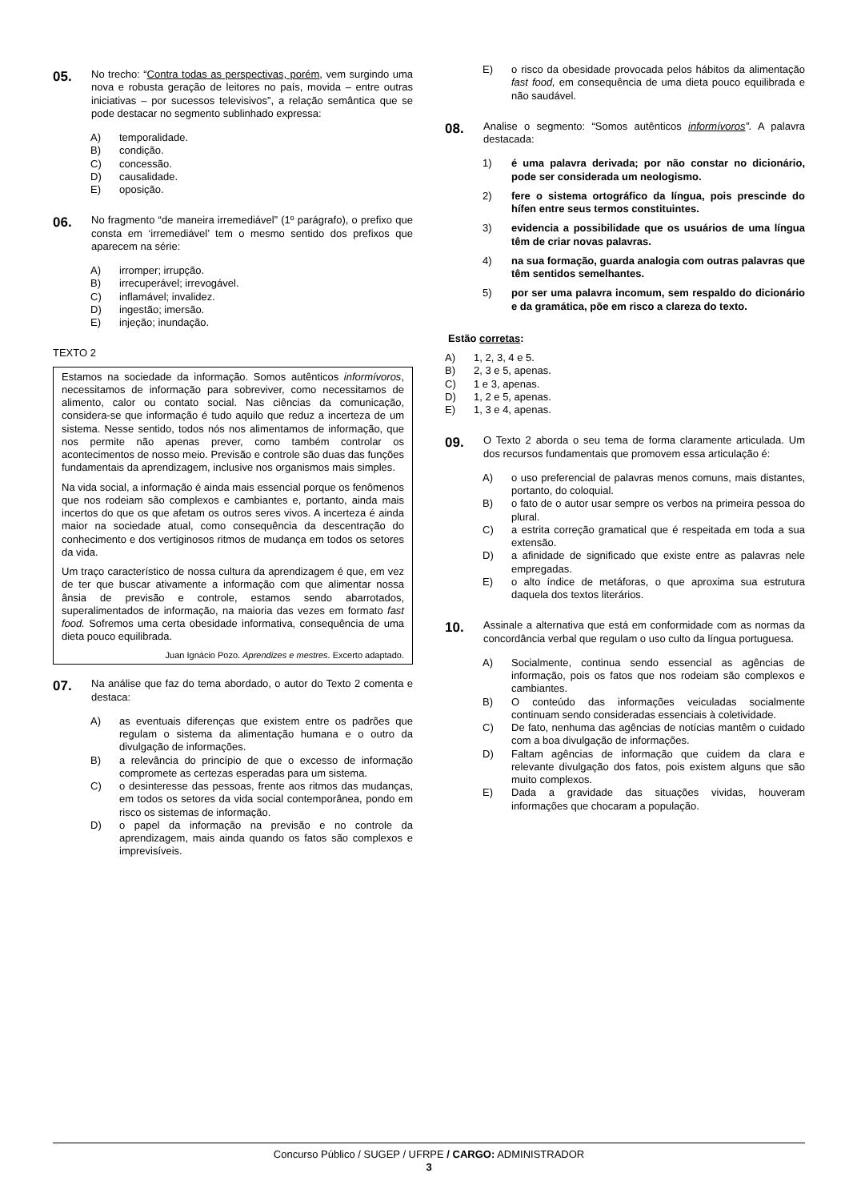05.
No trecho: “Contra todas as perspectivas, porém, vem surgindo uma nova e robusta geração de leitores no país, movida – entre outras iniciativas – por sucessos televisivos”, a relação semântica que se pode destacar no segmento sublinhado expressa:
A) temporalidade.
B) condição.
C) concessão.
D) causalidade.
E) oposição.
06.
No fragmento “de maneira irremediável” (1º parágrafo), o prefixo que consta em ‘irremediável’ tem o mesmo sentido dos prefixos que aparecem na série:
A) irromper; irrupção.
B) irrecuperável; irrevogável.
C) inflamável; invalidez.
D) ingestão; imersão.
E) injeção; inundação.
TEXTO 2
Estamos na sociedade da informação. Somos autênticos informívoros, necessitamos de informação para sobreviver, como necessitamos de alimento, calor ou contato social. Nas ciências da comunicação, considera-se que informação é tudo aquilo que reduz a incerteza de um sistema. Nesse sentido, todos nós nos alimentamos de informação, que nos permite não apenas prever, como também controlar os acontecimentos de nosso meio. Previsão e controle são duas das funções fundamentais da aprendizagem, inclusive nos organismos mais simples.
Na vida social, a informação é ainda mais essencial porque os fenômenos que nos rodeiam são complexos e cambiantes e, portanto, ainda mais incertos do que os que afetam os outros seres vivos. A incerteza é ainda maior na sociedade atual, como consequência da descentração do conhecimento e dos vertiginosos ritmos de mudança em todos os setores da vida.
Um traço característico de nossa cultura da aprendizagem é que, em vez de ter que buscar ativamente a informação com que alimentar nossa ânsia de previsão e controle, estamos sendo abarrotados, superalimentados de informação, na maioria das vezes em formato fast food. Sofremos uma certa obesidade informativa, consequência de uma dieta pouco equilibrada.
Juan Ignácio Pozo. Aprendizes e mestres. Excerto adaptado.
07.
Na análise que faz do tema abordado, o autor do Texto 2 comenta e destaca:
A) as eventuais diferenças que existem entre os padrões que regulam o sistema da alimentação humana e o outro da divulgação de informações.
B) a relevância do princípio de que o excesso de informação compromete as certezas esperadas para um sistema.
C) o desinteresse das pessoas, frente aos ritmos das mudanças, em todos os setores da vida social contemporânea, pondo em risco os sistemas de informação.
D) o papel da informação na previsão e no controle da aprendizagem, mais ainda quando os fatos são complexos e imprevisíveis.
E) o risco da obesidade provocada pelos hábitos da alimentação fast food, em consequência de uma dieta pouco equilibrada e não saudável.
08.
Analise o segmento: “Somos autênticos informívoros”. A palavra destacada:
1) é uma palavra derivada; por não constar no dicionário, pode ser considerada um neologismo.
2) fere o sistema ortográfico da língua, pois prescinde do hífen entre seus termos constituintes.
3) evidencia a possibilidade que os usuários de uma língua têm de criar novas palavras.
4) na sua formação, guarda analogia com outras palavras que têm sentidos semelhantes.
5) por ser uma palavra incomum, sem respaldo do dicionário e da gramática, põe em risco a clareza do texto.
Estão corretas:
A) 1, 2, 3, 4 e 5.
B) 2, 3 e 5, apenas.
C) 1 e 3, apenas.
D) 1, 2 e 5, apenas.
E) 1, 3 e 4, apenas.
09.
O Texto 2 aborda o seu tema de forma claramente articulada. Um dos recursos fundamentais que promovem essa articulação é:
A) o uso preferencial de palavras menos comuns, mais distantes, portanto, do coloquial.
B) o fato de o autor usar sempre os verbos na primeira pessoa do plural.
C) a estrita correção gramatical que é respeitada em toda a sua extensão.
D) a afinidade de significado que existe entre as palavras nele empregadas.
E) o alto índice de metáforas, o que aproxima sua estrutura daquela dos textos literários.
10.
Assinale a alternativa que está em conformidade com as normas da concordância verbal que regulam o uso culto da língua portuguesa.
A) Socialmente, continua sendo essencial as agências de informação, pois os fatos que nos rodeiam são complexos e cambiantes.
B) O conteúdo das informações veiculadas socialmente continuam sendo consideradas essenciais à coletividade.
C) De fato, nenhuma das agências de notícias mantêm o cuidado com a boa divulgação de informações.
D) Faltam agências de informação que cuidem da clara e relevante divulgação dos fatos, pois existem alguns que são muito complexos.
E) Dada a gravidade das situações vividas, houveram informações que chocaram a população.
Concurso Público / SUGEP / UFRPE / CARGO: ADMINISTRADOR
3